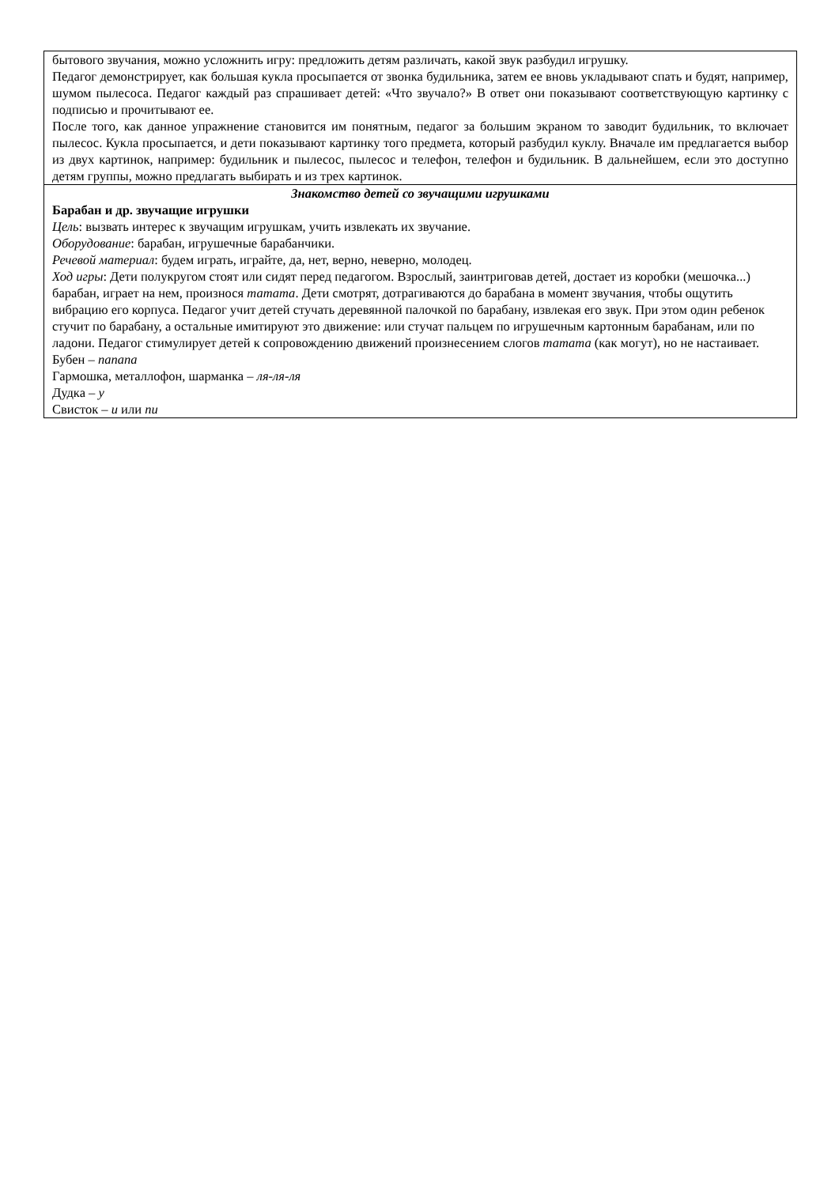| бытового звучания, можно усложнить игру: предложить детям различать, какой звук разбудил игрушку. Педагог демонстрирует, как большая кукла просыпается от звонка будильника, затем ее вновь укладывают спать и будят, например, шумом пылесоса. Педагог каждый раз спрашивает детей: «Что звучало?» В ответ они показывают соответствующую картинку с подписью и прочитывают ее. После того, как данное упражнение становится им понятным, педагог за большим экраном то заводит будильник, то включает пылесос. Кукла просыпается, и дети показывают картинку того предмета, который разбудил куклу. Вначале им предлагается выбор из двух картинок, например: будильник и пылесос, пылесос и телефон, телефон и будильник. В дальнейшем, если это доступно детям группы, можно предлагать выбирать и из трех картинок. |
| Знакомство детей со звучащими игрушками Барабан и др. звучащие игрушки Цель : вызвать интерес к звучащим игрушкам, учить извлекать их звучание. Оборудование : барабан, игрушечные барабанчики. Речевой материал : будем играть, играйте, да, нет, верно, неверно, молодец. Ход игры : Дети полукругом стоят или сидят перед педагогом. Взрослый, заинтриговав детей, достает из коробки (мешочка...) барабан, играет на нем, произнося татата . Дети смотрят, дотрагиваются до барабана в момент звучания, чтобы ощутить вибрацию его корпуса. Педагог учит детей стучать деревянной палочкой по барабану, извлекая его звук. При этом один ребенок стучит по барабану, а остальные имитируют это движение: или стучат пальцем по игрушечным картонным барабанам, или по ладони. Педагог стимулирует детей к сопровождению движений произнесением слогов татата (как могут), но не настаивает. Бубен – папапа Гармошка, металлофон, шарманка – ля-ля-ля Дудка – у Свисток – и или пи |